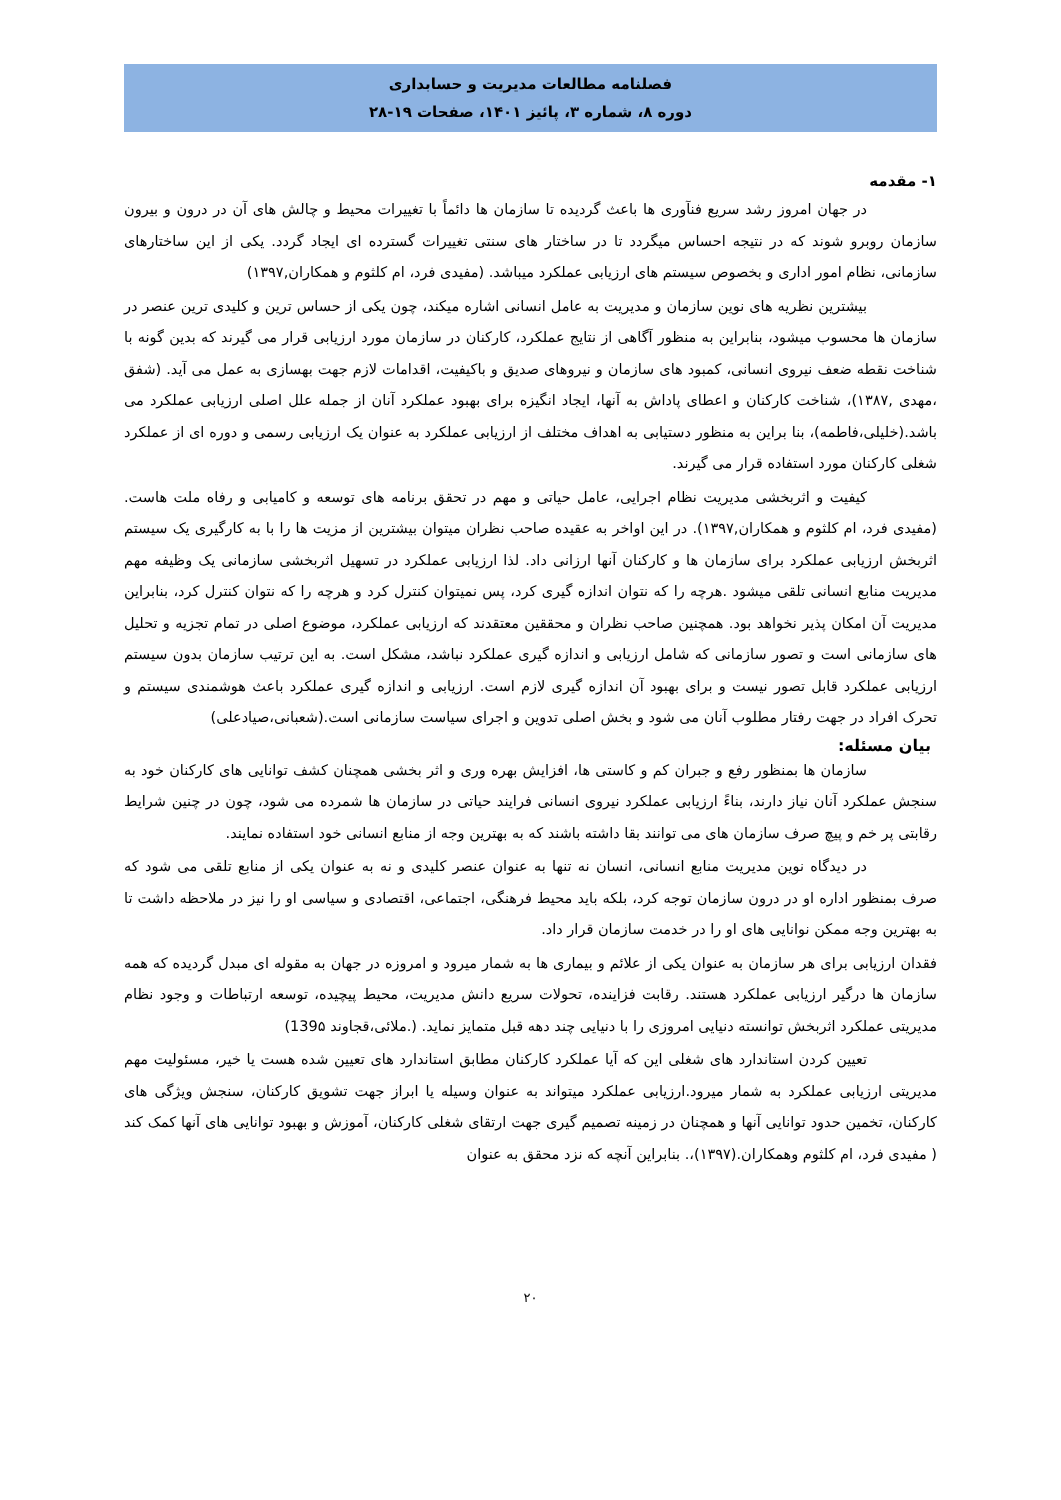فصلنامه مطالعات مدیریت و حسابداری
دوره ۸، شماره ۳، پائیز ۱۴۰۱، صفحات ۱۹-۲۸
۱- مقدمه
در جهان امروز رشد سریع فنآوری ها باعث گردیده تا سازمان ها دائماً با تغییرات محیط و چالش های آن در درون و بیرون سازمان روبرو شوند که در نتیجه احساس میگردد تا در ساختار های سنتی تغییرات گسترده ای ایجاد گردد. یکی از این ساختارهای سازمانی، نظام امور اداری و بخصوص سیستم های ارزیابی عملکرد میباشد. (مفیدی فرد، ام کلثوم و همکاران,۱۳۹۷)
بیشترین نظریه های نوین سازمان و مدیریت به عامل انسانی اشاره میکند، چون یکی از حساس ترین و کلیدی ترین عنصر در سازمان ها محسوب میشود، بنابراین به منظور آگاهی از نتایج عملکرد، کارکنان در سازمان مورد ارزیابی قرار می گیرند که بدین گونه با شناخت نقطه ضعف نیروی انسانی، کمبود های سازمان و نیروهای صدیق و باکیفیت، اقدامات لازم جهت بهسازی به عمل می آید. (شفق ،مهدی ,۱۳۸۷)، شناخت کارکنان و اعطای پاداش به آنها، ایجاد انگیزه برای بهبود عملکرد آنان از جمله علل اصلی ارزیابی عملکرد می باشد.(خلیلی،فاطمه)، بنا براین به منظور دستیابی به اهداف مختلف از ارزیابی عملکرد به عنوان یک ارزیابی رسمی و دوره ای از عملکرد شغلی کارکنان مورد استفاده قرار می گیرند.
کیفیت و اثربخشی مدیریت نظام اجرایی، عامل حیاتی و مهم در تحقق برنامه های توسعه و کامیابی و رفاه ملت هاست.(مفیدی فرد، ام کلثوم و همکاران,۱۳۹۷). در این اواخر به عقیده صاحب نظران میتوان بیشترین از مزیت ها را با به کارگیری یک سیستم اثربخش ارزیابی عملکرد برای سازمان ها و کارکنان آنها ارزانی داد. لذا ارزیابی عملکرد در تسهیل اثربخشی سازمانی یک وظیفه مهم مدیریت منابع انسانی تلقی میشود .هرچه را که نتوان اندازه گیری کرد، پس نمیتوان کنترل کرد و هرچه را که نتوان کنترل کرد، بنابراین مدیریت آن امکان پذیر نخواهد بود. همچنین صاحب نظران و محققین معتقدند که ارزیابی عملکرد، موضوع اصلی در تمام تجزیه و تحلیل های سازمانی است و تصور سازمانی که شامل ارزیابی و اندازه گیری عملکرد نباشد، مشکل است. به این ترتیب سازمان بدون سیستم ارزیابی عملکرد قابل تصور نیست و برای بهبود آن اندازه گیری لازم است. ارزیابی و اندازه گیری عملکرد باعث هوشمندی سیستم و تحرک افراد در جهت رفتار مطلوب آنان می شود و بخش اصلی تدوین و اجرای سیاست سازمانی است.(شعبانی،صیادعلی)
بیان مسئله:
سازمان ها بمنظور رفع و جبران کم و کاستی ها، افزایش بهره وری و اثر بخشی همچنان کشف توانایی های کارکنان خود به سنجش عملکرد آنان نیاز دارند، بناءً ارزیابی عملکرد نیروی انسانی فرایند حیاتی در سازمان ها شمرده می شود، چون در چنین شرایط رقابتی پر خم و پیچ صرف سازمان های می توانند بقا داشته باشند که به بهترین وجه از منابع انسانی خود استفاده نمایند.
در دیدگاه نوین مدیریت منابع انسانی، انسان نه تنها به عنوان عنصر کلیدی و نه به عنوان یکی از منابع تلقی می شود که صرف بمنظور اداره او در درون سازمان توجه کرد، بلکه باید محیط فرهنگی، اجتماعی، اقتصادی و سیاسی او را نیز در ملاحظه داشت تا به بهترین وجه ممکن نوانایی های او را در خدمت سازمان قرار داد.
فقدان ارزیابی برای هر سازمان به عنوان یکی از علائم و بیماری ها به شمار میرود و امروزه در جهان به مقوله ای مبدل گردیده که همه سازمان ها درگیر ارزیابی عملکرد هستند. رقابت فزاینده، تحولات سریع دانش مدیریت، محیط پیچیده، توسعه ارتباطات و وجود نظام مدیریتی عملکرد اثربخش توانسته دنیایی امروزی را با دنیایی چند دهه قبل متمایز نماید. (.ملائی،قجاوند 139۵)
تعیین کردن استاندارد های شغلی این که آیا عملکرد کارکنان مطابق استاندارد های تعیین شده هست یا خیر، مسئولیت مهم مدیریتی ارزیابی عملکرد به شمار میرود.ارزیابی عملکرد میتواند به عنوان وسیله یا ابراز جهت تشویق کارکنان، سنجش ویژگی های کارکنان، تخمین حدود توانایی آنها و همچنان در زمینه تصمیم گیری جهت ارتقای شغلی کارکنان، آموزش و بهبود توانایی های آنها کمک کند ( مفیدی فرد، ام کلثوم وهمکاران.(۱۳۹۷)،. بنابراین آنچه که نزد محقق به عنوان
۲۰